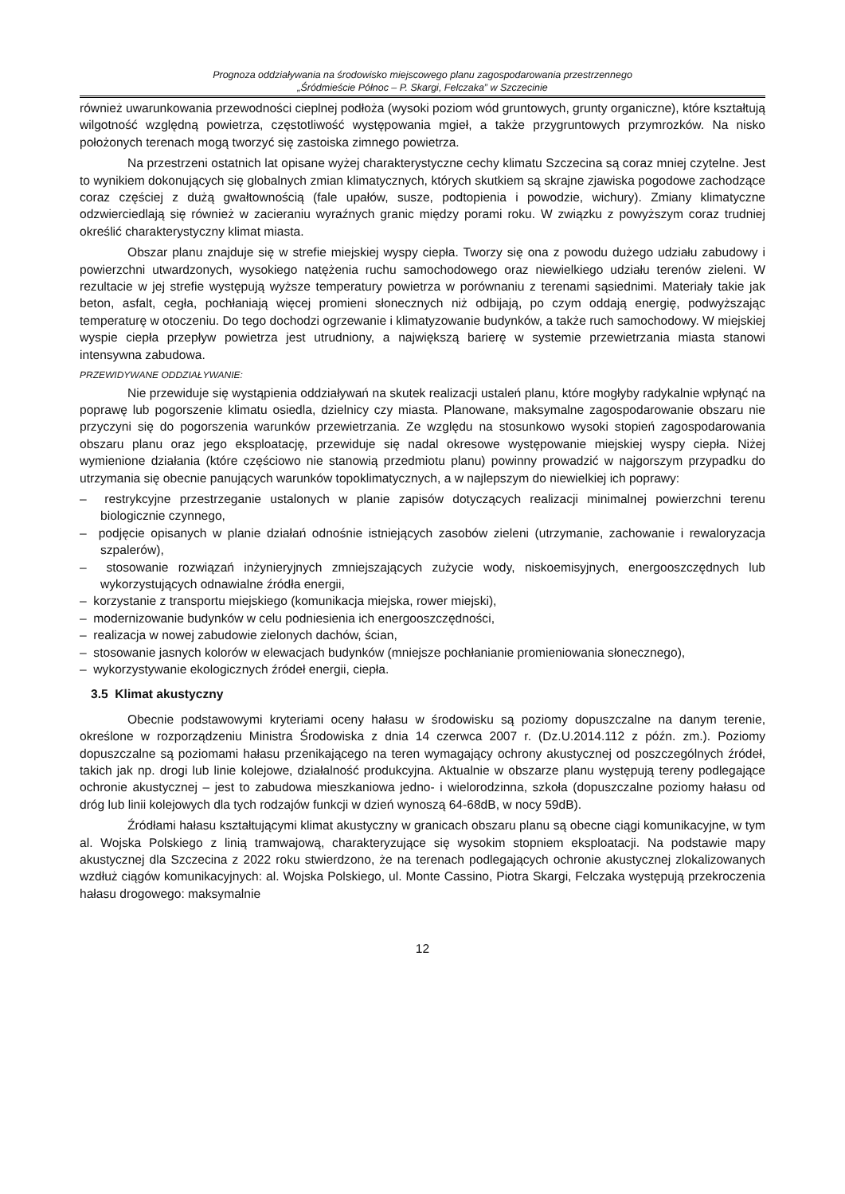Prognoza oddziaływania na środowisko miejscowego planu zagospodarowania przestrzennego
„Śródmieście Północ – P. Skargi, Felczaka” w Szczecinie
również uwarunkowania przewodności cieplnej podłoża (wysoki poziom wód gruntowych, grunty organiczne), które kształtują wilgotność względną powietrza, częstotliwość występowania mgieł, a także przygruntowych przymrozków. Na nisko położonych terenach mogą tworzyć się zastoiska zimnego powietrza.
Na przestrzeni ostatnich lat opisane wyżej charakterystyczne cechy klimatu Szczecina są coraz mniej czytelne. Jest to wynikiem dokonujących się globalnych zmian klimatycznych, których skutkiem są skrajne zjawiska pogodowe zachodzące coraz częściej z dużą gwałtownością (fale upałów, susze, podtopienia i powodzie, wichury). Zmiany klimatyczne odzwierciedlają się również w zacieraniu wyraźnych granic między porami roku. W związku z powyższym coraz trudniej określić charakterystyczny klimat miasta.
Obszar planu znajduje się w strefie miejskiej wyspy ciepła. Tworzy się ona z powodu dużego udziału zabudowy i powierzchni utwardzonych, wysokiego natężenia ruchu samochodowego oraz niewielkiego udziału terenów zieleni. W rezultacie w jej strefie występują wyższe temperatury powietrza w porównaniu z terenami sąsiednimi. Materiały takie jak beton, asfalt, cegła, pochłaniają więcej promieni słonecznych niż odbijają, po czym oddają energię, podwyższając temperaturę w otoczeniu. Do tego dochodzi ogrzewanie i klimatyzowanie budynków, a także ruch samochodowy. W miejskiej wyspie ciepła przepływ powietrza jest utrudniony, a największą barierę w systemie przewietrzania miasta stanowi intensywna zabudowa.
PRZEWIDYWANE ODDZIAŁYWANIE:
Nie przewiduje się wystąpienia oddziaływań na skutek realizacji ustaleń planu, które mogłyby radykalnie wpłynąć na poprawę lub pogorszenie klimatu osiedla, dzielnicy czy miasta. Planowane, maksymalne zagospodarowanie obszaru nie przyczyni się do pogorszenia warunków przewietrzania. Ze względu na stosunkowo wysoki stopień zagospodarowania obszaru planu oraz jego eksploatację, przewiduje się nadal okresowe występowanie miejskiej wyspy ciepła. Niżej wymienione działania (które częściowo nie stanowią przedmiotu planu) powinny prowadzić w najgorszym przypadku do utrzymania się obecnie panujących warunków topoklimatycznych, a w najlepszym do niewielkiej ich poprawy:
– restrykcyjne przestrzeganie ustalonych w planie zapisów dotyczących realizacji minimalnej powierzchni terenu biologicznie czynnego,
– podjęcie opisanych w planie działań odnośnie istniejących zasobów zieleni (utrzymanie, zachowanie i rewaloryzacja szpalerów),
– stosowanie rozwiązań inżynieryjnych zmniejszających zużycie wody, niskoemisyjnych, energooszczędnych lub wykorzystujących odnawialne źródła energii,
– korzystanie z transportu miejskiego (komunikacja miejska, rower miejski),
– modernizowanie budynków w celu podniesienia ich energooszczędności,
– realizacja w nowej zabudowie zielonych dachów, ścian,
– stosowanie jasnych kolorów w elewacjach budynków (mniejsze pochłanianie promieniowania słonecznego),
– wykorzystywanie ekologicznych źródeł energii, ciepła.
3.5 Klimat akustyczny
Obecnie podstawowymi kryteriami oceny hałasu w środowisku są poziomy dopuszczalne na danym terenie, określone w rozporządzeniu Ministra Środowiska z dnia 14 czerwca 2007 r. (Dz.U.2014.112 z późn. zm.). Poziomy dopuszczalne są poziomami hałasu przenikającego na teren wymagający ochrony akustycznej od poszczególnych źródeł, takich jak np. drogi lub linie kolejowe, działalność produkcyjna. Aktualnie w obszarze planu występują tereny podlegające ochronie akustycznej – jest to zabudowa mieszkaniowa jedno- i wielorodzinna, szkoła (dopuszczalne poziomy hałasu od dróg lub linii kolejowych dla tych rodzajów funkcji w dzień wynoszą 64-68dB, w nocy 59dB).
Źródłami hałasu kształtującymi klimat akustyczny w granicach obszaru planu są obecne ciągi komunikacyjne, w tym al. Wojska Polskiego z linią tramwajową, charakteryzujące się wysokim stopniem eksploatacji. Na podstawie mapy akustycznej dla Szczecina z 2022 roku stwierdzono, że na terenach podlegających ochronie akustycznej zlokalizowanych wzdłuż ciągów komunikacyjnych: al. Wojska Polskiego, ul. Monte Cassino, Piotra Skargi, Felczaka występują przekroczenia hałasu drogowego: maksymalnie
12